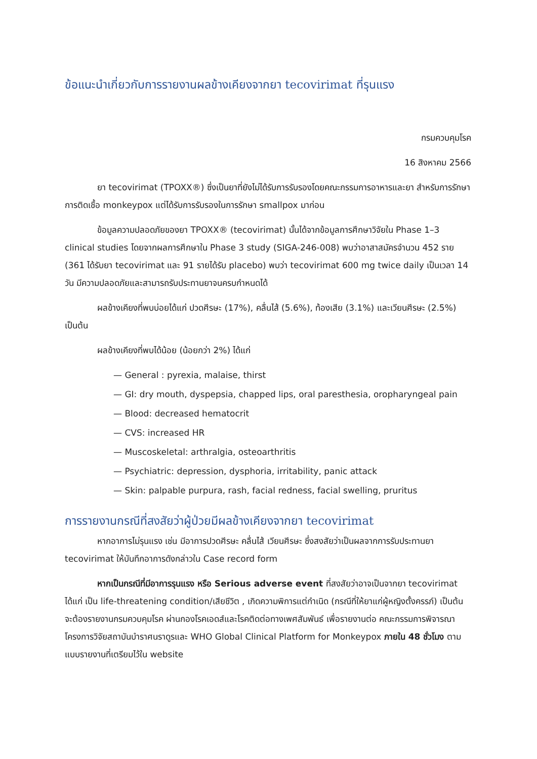ข้อแนะนำเกี่ยวกับการรายงานผลข้างเคียงจากยา tecovirimat ที่รุนแรง
กรมควบคุมโรค
16 สิงหาคม 2566
ยา tecovirimat (TPOXX®) ซึ่งเป็นยาที่ยังไม่ได้รับการรับรองโดยคณะกรรมการอาหารและยา สำหรับการรักษาการติดเชื้อ monkeypox แต่ได้รับการรับรองในการรักษา smallpox มาก่อน
ข้อมูลความปลอดภัยของยา TPOXX® (tecovirimat) นั้นได้จากข้อมูลการศึกษาวิจัยใน Phase 1–3 clinical studies โดยจากผลการศึกษาใน Phase 3 study (SIGA-246-008) พบว่าอาสาสมัครจำนวน 452 ราย (361 ได้รับยา tecovirimat และ 91 รายได้รับ placebo) พบว่า tecovirimat 600 mg twice daily เป็นเวลา 14 วัน มีความปลอดภัยและสามารถรับประทานยาจนครบกำหนดได้
ผลข้างเคียงที่พบบ่อยได้แก่ ปวดศีรษะ (17%), คลื่นไส้ (5.6%), ท้องเสีย (3.1%) และเวียนศีรษะ (2.5%) เป็นต้น
ผลข้างเคียงที่พบได้น้อย (น้อยกว่า 2%) ได้แก่
— General : pyrexia, malaise, thirst
— GI: dry mouth, dyspepsia, chapped lips, oral paresthesia, oropharyngeal pain
— Blood: decreased hematocrit
— CVS: increased HR
— Muscoskeletal: arthralgia, osteoarthritis
— Psychiatric: depression, dysphoria, irritability, panic attack
— Skin: palpable purpura, rash, facial redness, facial swelling, pruritus
การรายงานกรณีที่สงสัยว่าผู้ป่วยมีผลข้างเคียงจากยา tecovirimat
หากอาการไม่รุนแรง เช่น มีอาการปวดศีรษะ คลื่นไส้ เวียนศีรษะ ซึ่งสงสัยว่าเป็นผลจากการรับประทานยา tecovirimat ให้บันทึกอาการดังกล่าวใน Case record form
หากเป็นกรณีที่มีอาการรุนแรง หรือ Serious adverse event ที่สงสัยว่าอาจเป็นจากยา tecovirimat ได้แก่ เป็น life-threatening condition/เสียชีวิต , เกิดความพิการแต่กำเนิด (กรณีที่ให้ยาแก่ผู้หญิงตั้งครรภ์) เป็นต้น จะต้องรายงานกรมควบคุมโรค ผ่านกองโรคเอดส์และโรคติดต่อทางเพศสัมพันธ์ เพื่อรายงานต่อ คณะกรรมการพิจารณาโครงการวิจัยสถาบันบำราศนราดูรและ WHO Global Clinical Platform for Monkeypox ภายใน 48 ชั่วโมง ตามแบบรายงานที่เตรียมไว้ใน website